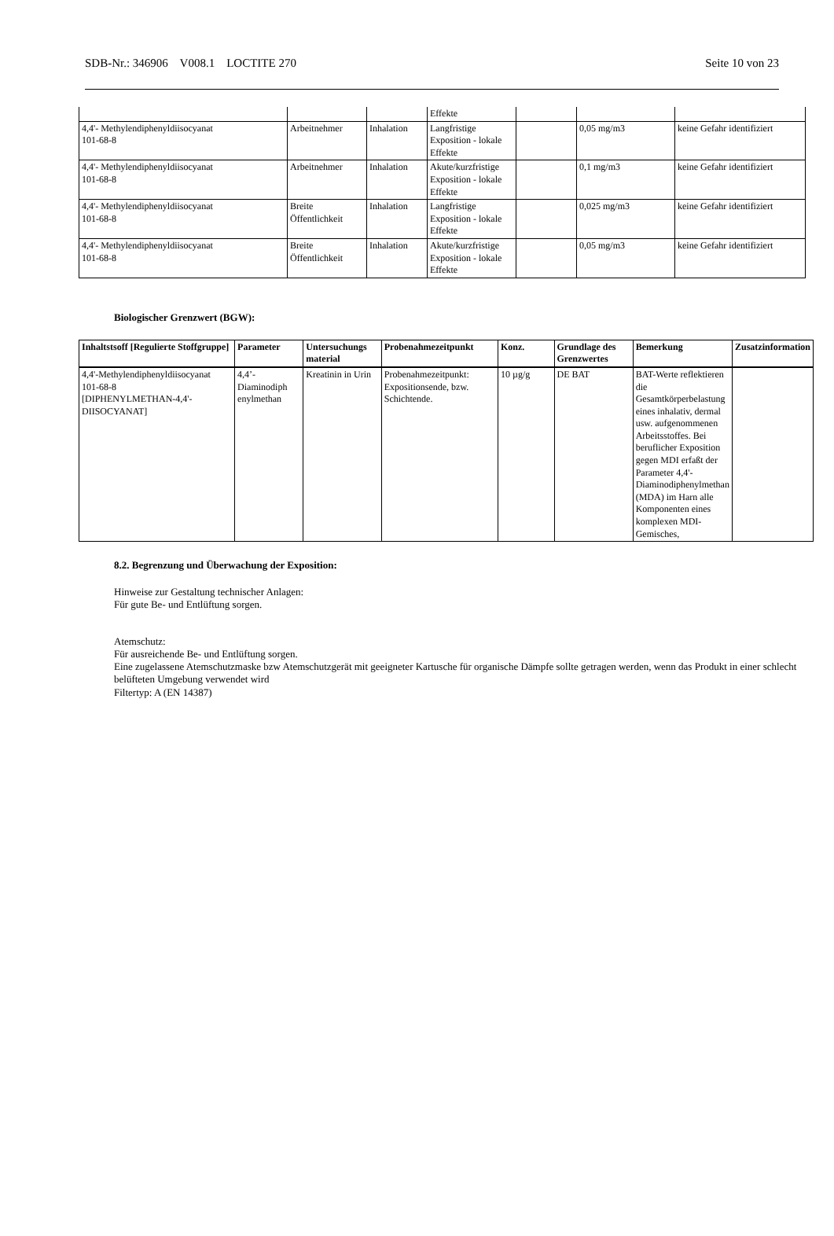SDB-Nr.: 346906 V008.1 LOCTITE 270 Seite 10 von 23
| | | | Effekte | | | |
| 4,4'- Methylendiphenyldiisocyanat 101-68-8 | Arbeitnehmer | Inhalation | Langfristige Exposition - lokale Effekte | | 0,05 mg/m3 | keine Gefahr identifiziert |
| 4,4'- Methylendiphenyldiisocyanat 101-68-8 | Arbeitnehmer | Inhalation | Akute/kurzfristige Exposition - lokale Effekte | | 0,1 mg/m3 | keine Gefahr identifiziert |
| 4,4'- Methylendiphenyldiisocyanat 101-68-8 | Breite Öffentlichkeit | Inhalation | Langfristige Exposition - lokale Effekte | | 0,025 mg/m3 | keine Gefahr identifiziert |
| 4,4'- Methylendiphenyldiisocyanat 101-68-8 | Breite Öffentlichkeit | Inhalation | Akute/kurzfristige Exposition - lokale Effekte | | 0,05 mg/m3 | keine Gefahr identifiziert |
Biologischer Grenzwert (BGW):
| Inhaltstsoff [Regulierte Stoffgruppe] | Parameter | Untersuchungs material | Probenahmezeitpunkt | Konz. | Grundlage des Grenzwertes | Bemerkung | Zusatzinformation |
| --- | --- | --- | --- | --- | --- | --- | --- |
| 4,4'-Methylendiphenyldiisocyanat 101-68-8 [DIPHENYLMETHAN-4,4'-DIISOCYANAT] | 4,4’-Diaminodiph enylmethan | Kreatinin in Urin | Probenahmezeitpunkt: Expositionsende, bzw. Schichtende. | 10 µg/g | DE BAT | BAT-Werte reflektieren die Gesamtkörperbelastung eines inhalativ, dermal usw. aufgenommenen Arbeitsstoffes. Bei beruflicher Exposition gegen MDI erfaßt der Parameter 4,4'-Diaminodiphenylmethan (MDA) im Harn alle Komponenten eines komplexen MDI-Gemisches, | |
8.2. Begrenzung und Überwachung der Exposition:
Hinweise zur Gestaltung technischer Anlagen:
Für gute Be- und Entlüftung sorgen.
Atemschutz:
Für ausreichende Be- und Entlüftung sorgen.
Eine zugelassene Atemschutzmaske bzw Atemschutzgerät mit geeigneter Kartusche für organische Dämpfe sollte getragen werden, wenn das Produkt in einer schlecht belüfteten Umgebung verwendet wird
Filtertyp: A (EN 14387)